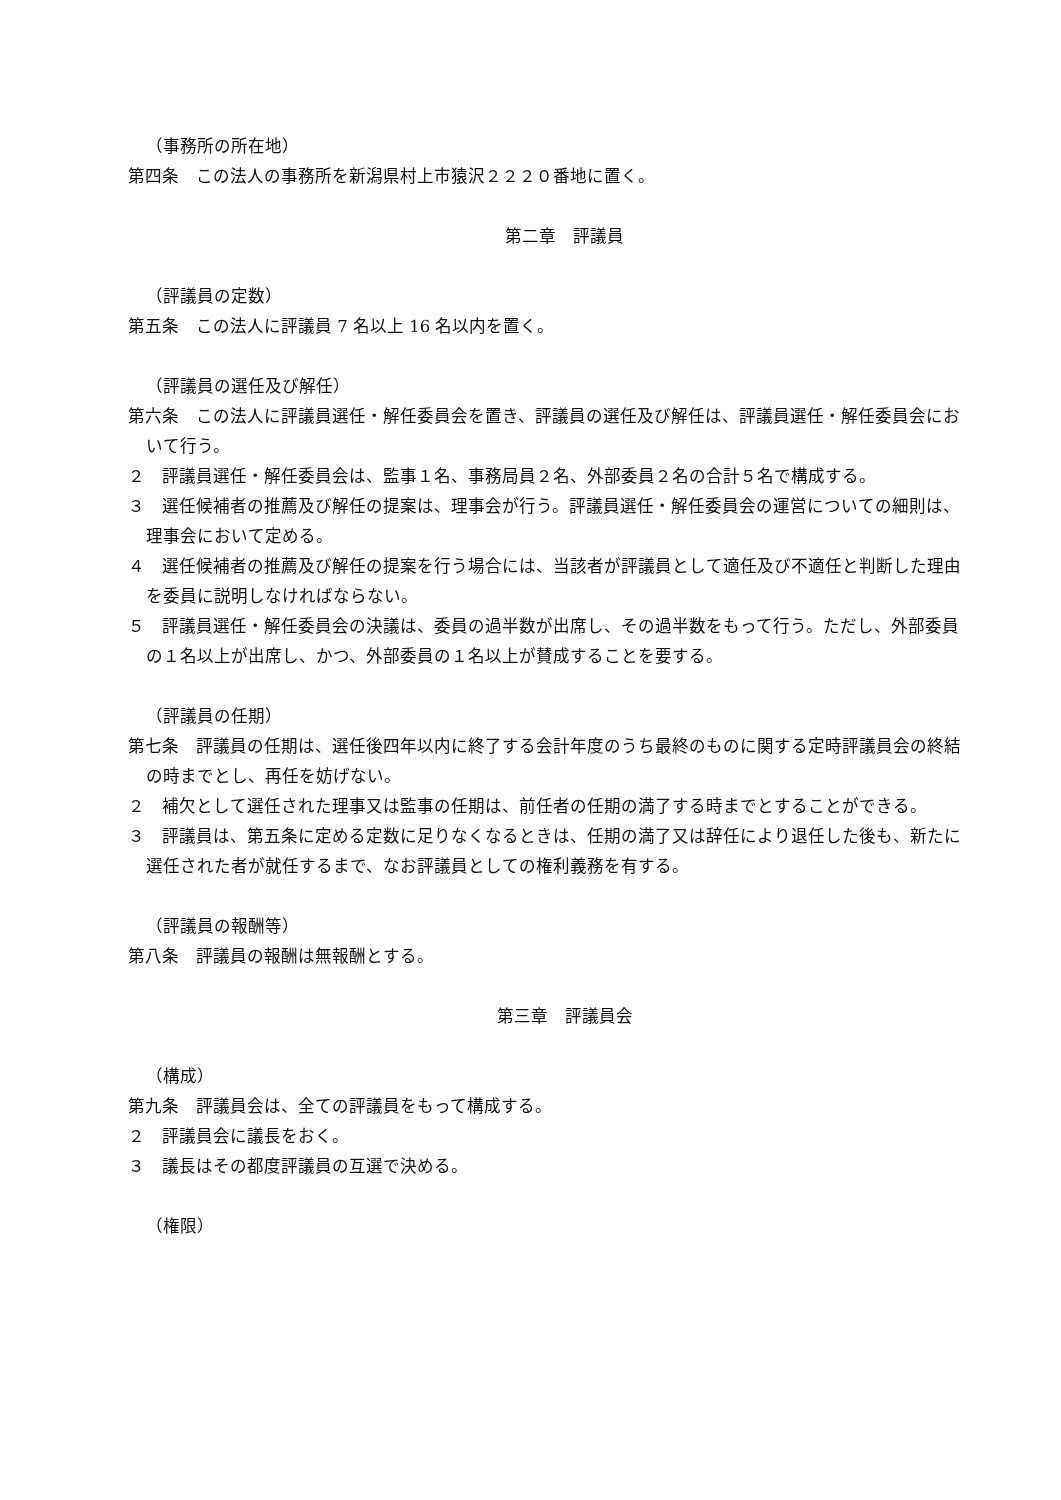（事務所の所在地）
第四条　この法人の事務所を新潟県村上市猿沢２２２０番地に置く。
第二章　評議員
（評議員の定数）
第五条　この法人に評議員 7 名以上 16 名以内を置く。
（評議員の選任及び解任）
第六条　この法人に評議員選任・解任委員会を置き、評議員の選任及び解任は、評議員選任・解任委員会において行う。
２　評議員選任・解任委員会は、監事１名、事務局員２名、外部委員２名の合計５名で構成する。
３　選任候補者の推薦及び解任の提案は、理事会が行う。評議員選任・解任委員会の運営についての細則は、理事会において定める。
４　選任候補者の推薦及び解任の提案を行う場合には、当該者が評議員として適任及び不適任と判断した理由を委員に説明しなければならない。
５　評議員選任・解任委員会の決議は、委員の過半数が出席し、その過半数をもって行う。ただし、外部委員の１名以上が出席し、かつ、外部委員の１名以上が賛成することを要する。
（評議員の任期）
第七条　評議員の任期は、選任後四年以内に終了する会計年度のうち最終のものに関する定時評議員会の終結の時までとし、再任を妨げない。
２　補欠として選任された理事又は監事の任期は、前任者の任期の満了する時までとすることができる。
３　評議員は、第五条に定める定数に足りなくなるときは、任期の満了又は辞任により退任した後も、新たに選任された者が就任するまで、なお評議員としての権利義務を有する。
（評議員の報酬等）
第八条　評議員の報酬は無報酬とする。
第三章　評議員会
（構成）
第九条　評議員会は、全ての評議員をもって構成する。
２　評議員会に議長をおく。
３　議長はその都度評議員の互選で決める。
（権限）